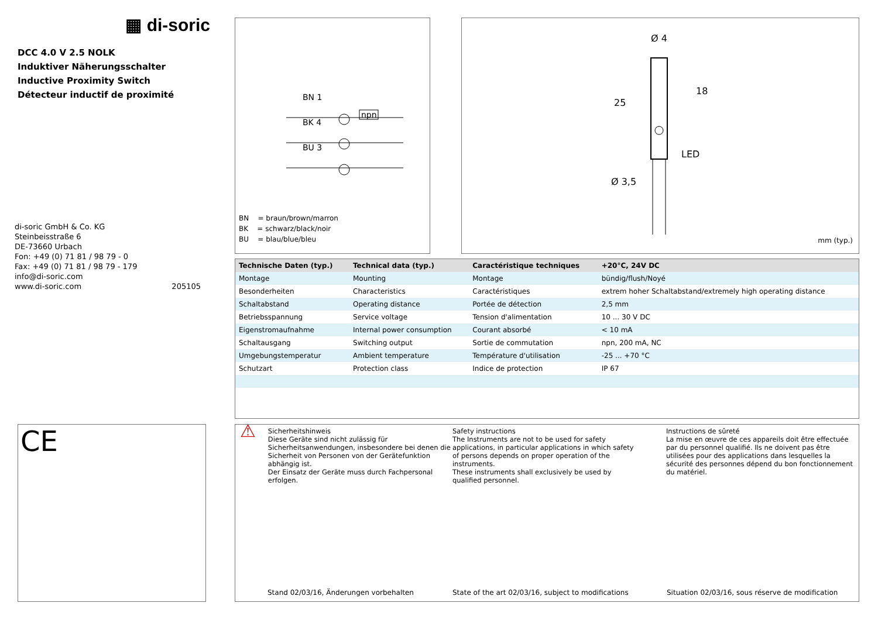▦ di-soric
DCC 4.0 V 2.5 NOLK
Induktiver Näherungsschalter
Inductive Proximity Switch
Détecteur inductif de proximité
di-soric GmbH & Co. KG
Steinbeisstraße 6
DE-73660 Urbach
Fon: +49 (0) 71 81 / 98 79 - 0
Fax: +49 (0) 71 81 / 98 79 - 179
info@di-soric.com
www.di-soric.com 205105
BN 1
BK 4
BU 3
npn
BN = braun/brown/marron
BK = schwarz/black/noir
BU = blau/blue/bleu
Ø 4
Ø 3,5
LED
25
18
mm (typ.)
| Technische Daten (typ.) | Technical data (typ.) | Caractéristique techniques | +20°C, 24V DC |
| --- | --- | --- | --- |
| Montage | Mounting | Montage | bündig/flush/Noyé |
| Besonderheiten | Characteristics | Caractéristiques | extrem hoher Schaltabstand/extremely high operating distance |
| Schaltabstand | Operating distance | Portée de détection | 2,5 mm |
| Betriebsspannung | Service voltage | Tension d'alimentation | 10 ... 30 V DC |
| Eigenstromaufnahme | Internal power consumption | Courant absorbé | < 10 mA |
| Schaltausgang | Switching output | Sortie de commutation | npn, 200 mA, NC |
| Umgebungstemperatur | Ambient temperature | Température d'utilisation | -25 ... +70 °C |
| Schutzart | Protection class | Indice de protection | IP 67 |
CE
⚠
Sicherheitshinweis
Diese Geräte sind nicht zulässig für Sicherheitsanwendungen, insbesondere bei denen die Sicherheit von Personen von der Gerätefunktion abhängig ist.
Der Einsatz der Geräte muss durch Fachpersonal erfolgen.
Safety instructions
The Instruments are not to be used for safety applications, in particular applications in which safety of persons depends on proper operation of the instruments.
These instruments shall exclusively be used by qualified personnel.
Instructions de sûreté
La mise en œuvre de ces appareils doit être effectuée par du personnel qualifié. Ils ne doivent pas être utilisées pour des applications dans lesquelles la sécurité des personnes dépend du bon fonctionnement du matériel.
Stand 02/03/16, Änderungen vorbehalten State of the art 02/03/16, subject to modifications Situation 02/03/16, sous réserve de modification